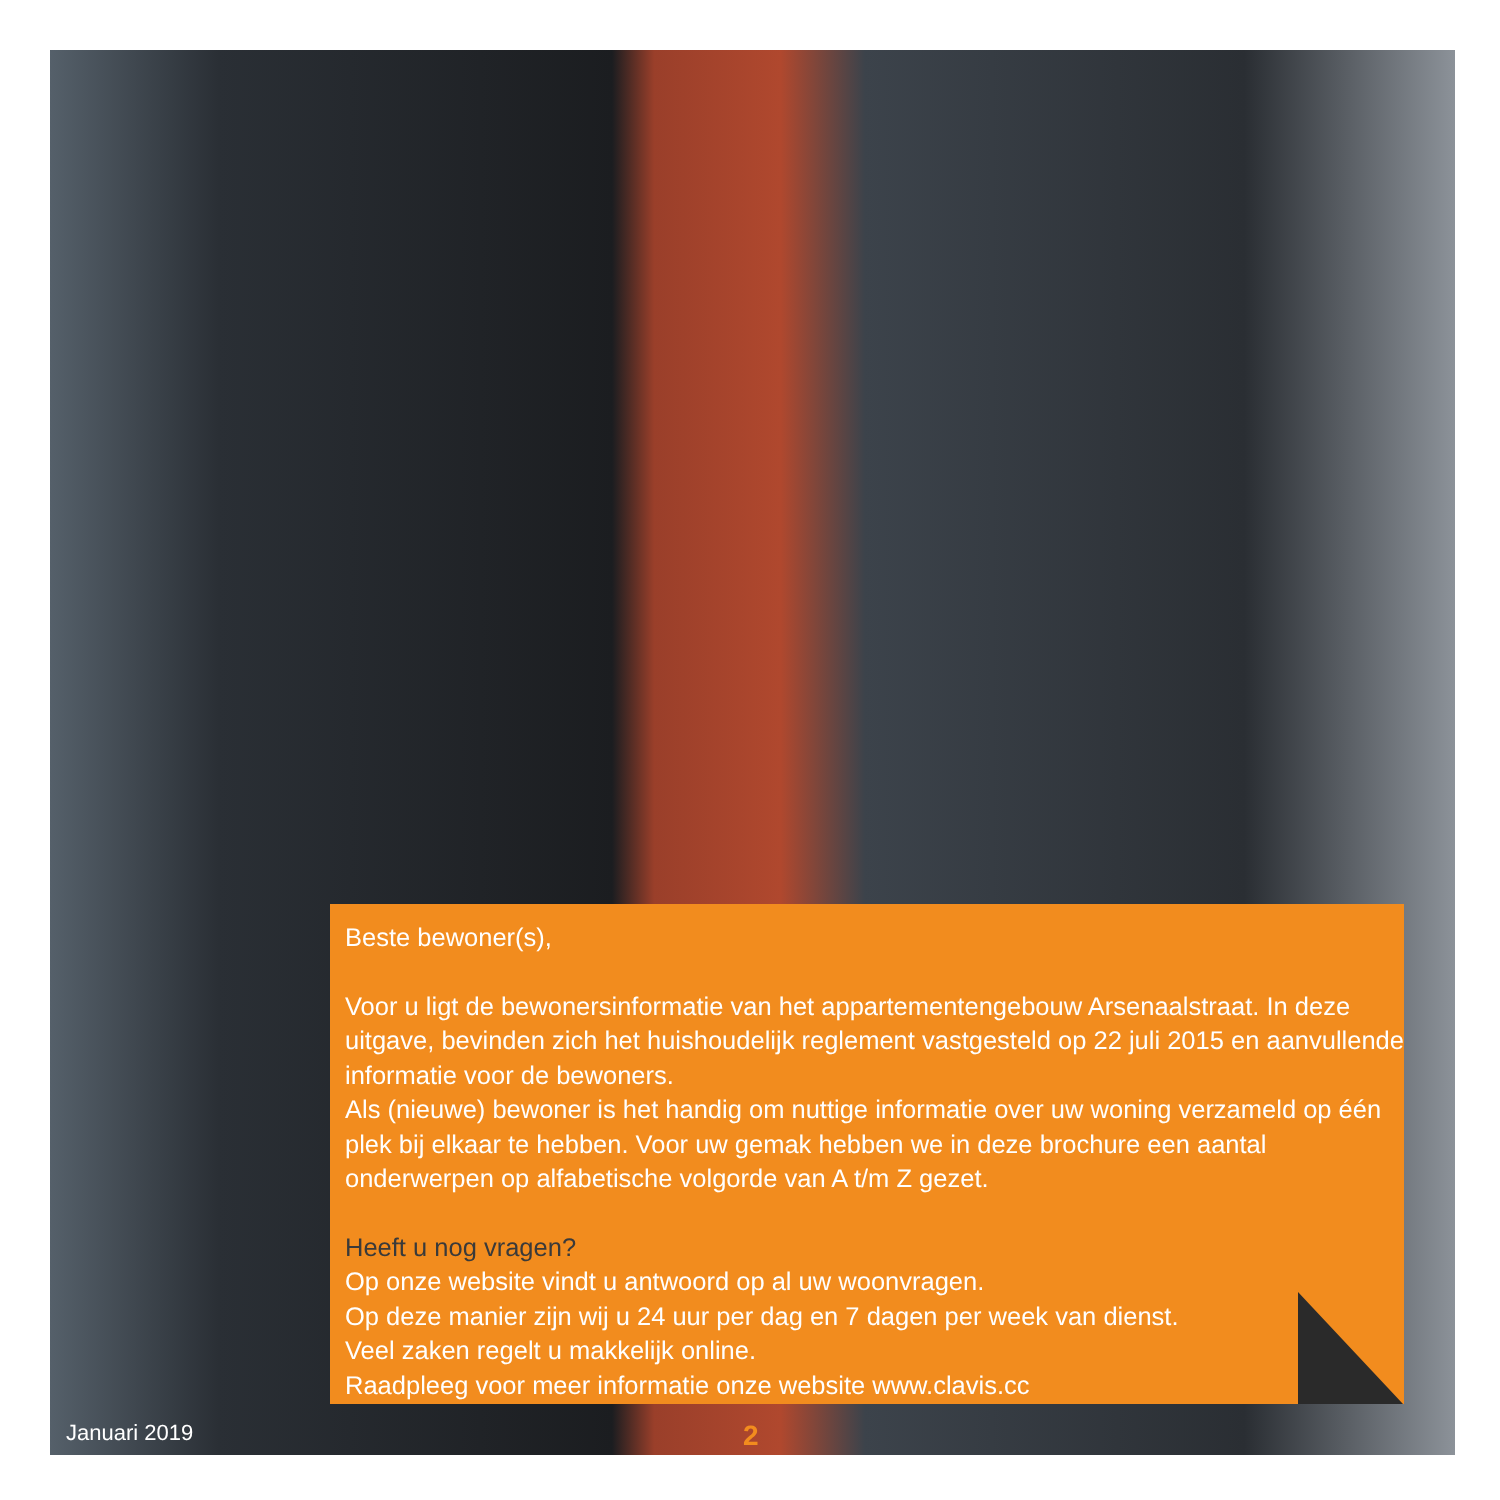Beste bewoner(s),
Voor u ligt de bewonersinformatie van het appartementengebouw Arsenaalstraat. In deze uitgave, bevinden zich het huishoudelijk reglement vastgesteld op 22 juli 2015 en aanvullende informatie voor de bewoners.
Als (nieuwe) bewoner is het handig om nuttige informatie over uw woning verzameld op één plek bij elkaar te hebben. Voor uw gemak hebben we in deze brochure een aantal onderwerpen op alfabetische volgorde van A t/m Z gezet.
Heeft u nog vragen?
Op onze website vindt u antwoord op al uw woonvragen.
Op deze manier zijn wij u 24 uur per dag en 7 dagen per week van dienst.
Veel zaken regelt u makkelijk online.
Raadpleeg voor meer informatie onze website www.clavis.cc
Januari 2019 2